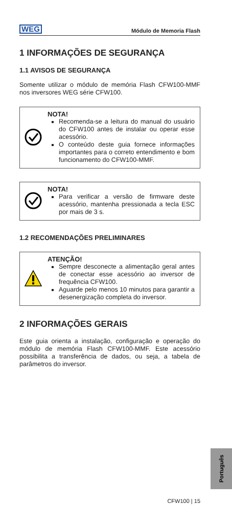WEG Módulo de Memoria Flash
1 INFORMAÇÕES DE SEGURANÇA
1.1 AVISOS DE SEGURANÇA
Somente utilizar o módulo de memória Flash CFW100-MMF nos inversores WEG série CFW100.
NOTA!
Recomenda-se a leitura do manual do usuário do CFW100 antes de instalar ou operar esse acessório.
O conteúdo deste guia fornece informações importantes para o correto entendimento e bom funcionamento do CFW100-MMF.
NOTA!
Para verificar a versão de firmware deste acessório, mantenha pressionada a tecla ESC por mais de 3 s.
1.2 RECOMENDAÇÕES PRELIMINARES
ATENÇÃO!
Sempre desconecte a alimentação geral antes de conectar esse acessório ao inversor de frequência CFW100.
Aguarde pelo menos 10 minutos para garantir a desenergização completa do inversor.
2 INFORMAÇÕES GERAIS
Este guia orienta a instalação, configuração e operação do módulo de memória Flash CFW100-MMF. Este acessório possibilita a transferência de dados, ou seja, a tabela de parâmetros do inversor.
Português
CFW100 | 15